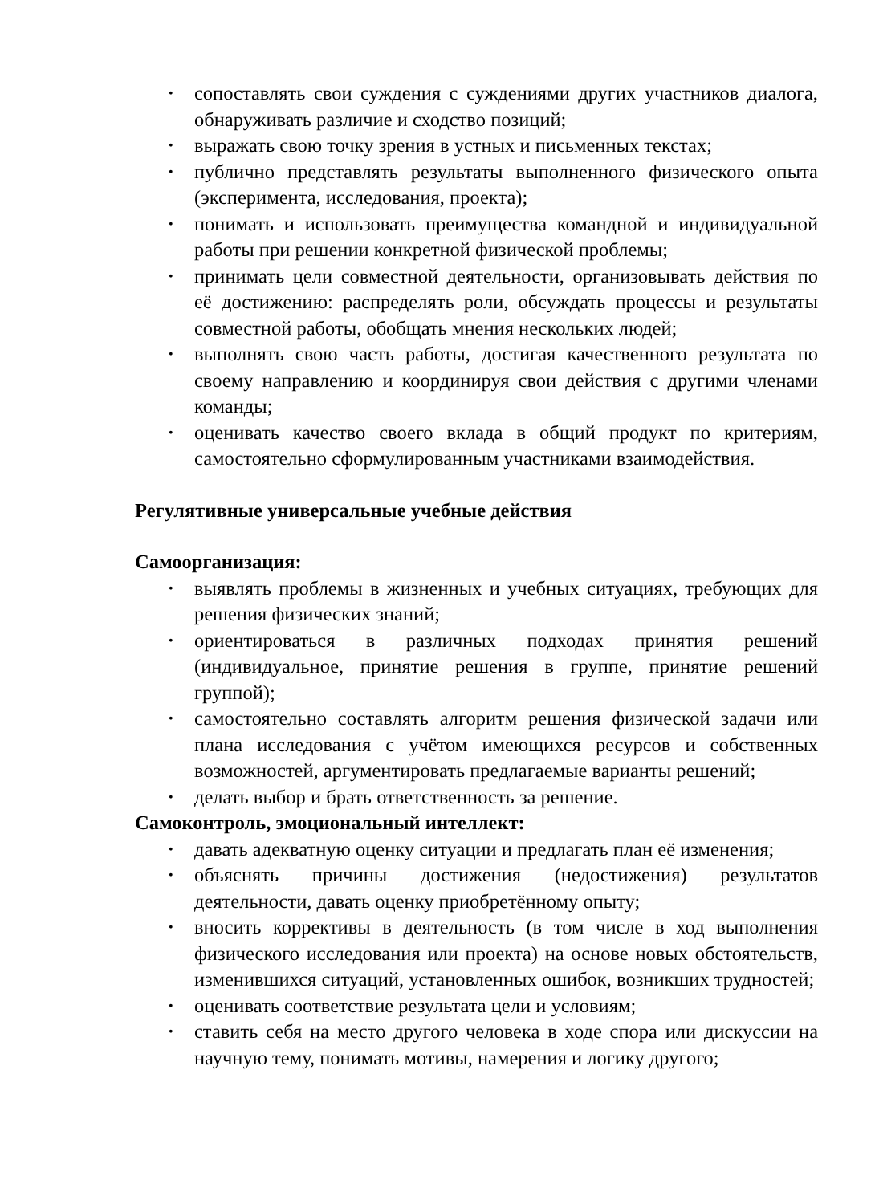• сопоставлять свои суждения с суждениями других участников диалога, обнаруживать различие и сходство позиций;
• выражать свою точку зрения в устных и письменных текстах;
• публично представлять результаты выполненного физического опыта (эксперимента, исследования, проекта);
• понимать и использовать преимущества командной и индивидуальной работы при решении конкретной физической проблемы;
• принимать цели совместной деятельности, организовывать действия по её достижению: распределять роли, обсуждать процессы и результаты совместной работы, обобщать мнения нескольких людей;
• выполнять свою часть работы, достигая качественного результата по своему направлению и координируя свои действия с другими членами команды;
• оценивать качество своего вклада в общий продукт по критериям, самостоятельно сформулированным участниками взаимодействия.
Регулятивные универсальные учебные действия
Самоорганизация:
• выявлять проблемы в жизненных и учебных ситуациях, требующих для решения физических знаний;
• ориентироваться в различных подходах принятия решений (индивидуальное, принятие решения в группе, принятие решений группой);
• самостоятельно составлять алгоритм решения физической задачи или плана исследования с учётом имеющихся ресурсов и собственных возможностей, аргументировать предлагаемые варианты решений;
• делать выбор и брать ответственность за решение.
Самоконтроль, эмоциональный интеллект:
• давать адекватную оценку ситуации и предлагать план её изменения;
• объяснять причины достижения (недостижения) результатов деятельности, давать оценку приобретённому опыту;
• вносить коррективы в деятельность (в том числе в ход выполнения физического исследования или проекта) на основе новых обстоятельств, изменившихся ситуаций, установленных ошибок, возникших трудностей;
• оценивать соответствие результата цели и условиям;
• ставить себя на место другого человека в ходе спора или дискуссии на научную тему, понимать мотивы, намерения и логику другого;